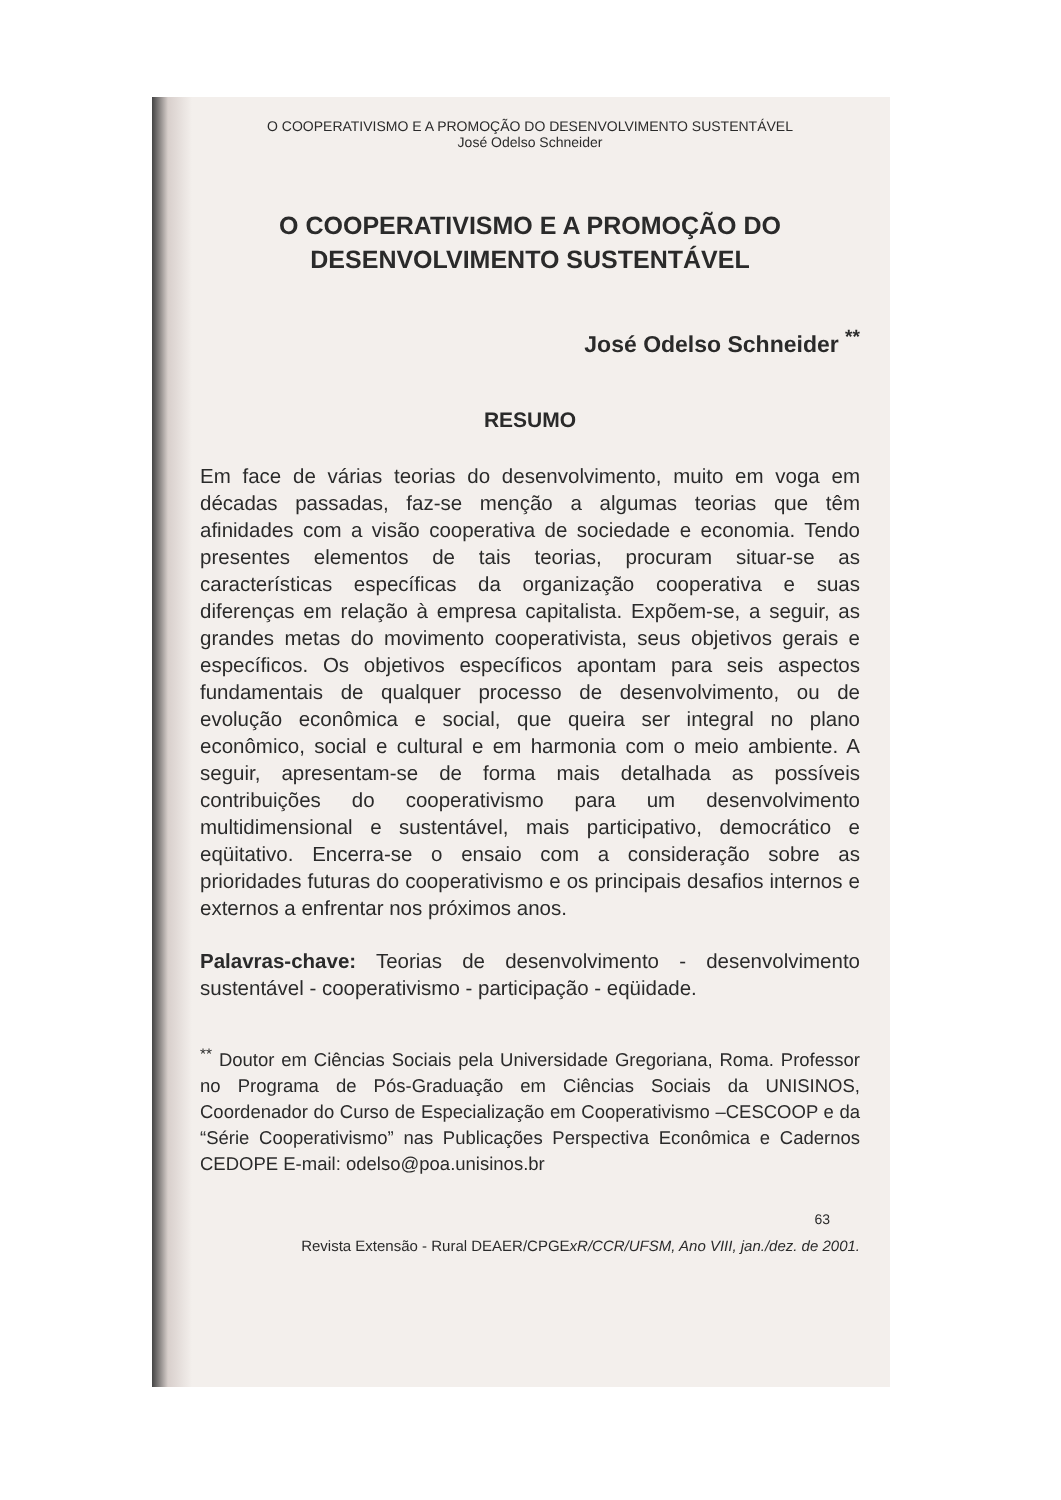O COOPERATIVISMO E A PROMOÇÃO DO DESENVOLVIMENTO SUSTENTÁVEL
José Odelso Schneider
O COOPERATIVISMO E A PROMOÇÃO DO
DESENVOLVIMENTO SUSTENTÁVEL
José Odelso Schneider <sup>**</sup>
RESUMO
Em face de várias teorias do desenvolvimento, muito em voga em décadas passadas, faz-se menção a algumas teorias que têm afinidades com a visão cooperativa de sociedade e economia. Tendo presentes elementos de tais teorias, procuram situar-se as características específicas da organização cooperativa e suas diferenças em relação à empresa capitalista. Expõem-se, a seguir, as grandes metas do movimento cooperativista, seus objetivos gerais e específicos. Os objetivos específicos apontam para seis aspectos fundamentais de qualquer processo de desenvolvimento, ou de evolução econômica e social, que queira ser integral no plano econômico, social e cultural e em harmonia com o meio ambiente. A seguir, apresentam-se de forma mais detalhada as possíveis contribuições do cooperativismo para um desenvolvimento multidimensional e sustentável, mais participativo, democrático e eqüitativo. Encerra-se o ensaio com a consideração sobre as prioridades futuras do cooperativismo e os principais desafios internos e externos a enfrentar nos próximos anos.
Palavras-chave: Teorias de desenvolvimento - desenvolvimento sustentável - cooperativismo - participação - eqüidade.
<sup>**</sup> Doutor em Ciências Sociais pela Universidade Gregoriana, Roma. Professor no Programa de Pós-Graduação em Ciências Sociais da UNISINOS, Coordenador do Curso de Especialização em Cooperativismo –CESCOOP e da “Série Cooperativismo” nas Publicações Perspectiva Econômica e Cadernos CEDOPE E-mail: odelso@poa.unisinos.br
63
Revista Extensão - Rural DEAER/CPGExR/CCR/UFSM, Ano VIII, jan./dez. de 2001.